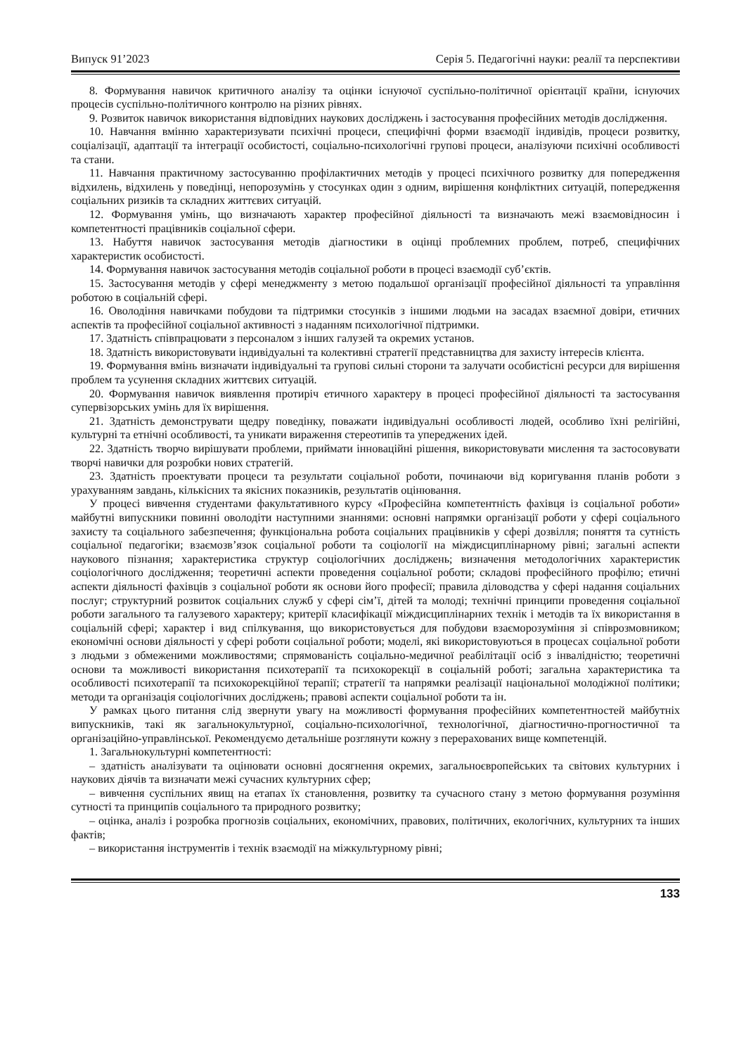Випуск 91’2023 Серія 5. Педагогічні науки: реалії та перспективи
8. Формування навичок критичного аналізу та оцінки існуючої суспільно-політичної орієнтації країни, існуючих процесів суспільно-політичного контролю на різних рівнях.
9. Розвиток навичок використання відповідних наукових досліджень і застосування професійних методів дослідження.
10. Навчання вмінню характеризувати психічні процеси, специфічні форми взаємодії індивідів, процеси розвитку, соціалізації, адаптації та інтеграції особистості, соціально-психологічні групові процеси, аналізуючи психічні особливості та стани.
11. Навчання практичному застосуванню профілактичних методів у процесі психічного розвитку для попередження відхилень, відхилень у поведінці, непорозумінь у стосунках один з одним, вирішення конфліктних ситуацій, попередження соціальних ризиків та складних життєвих ситуацій.
12. Формування умінь, що визначають характер професійної діяльності та визначають межі взаємовідносин і компетентності працівників соціальної сфери.
13. Набуття навичок застосування методів діагностики в оцінці проблемних проблем, потреб, специфічних характеристик особистості.
14. Формування навичок застосування методів соціальної роботи в процесі взаємодії суб’єктів.
15. Застосування методів у сфері менеджменту з метою подальшої організації професійної діяльності та управління роботою в соціальній сфері.
16. Оволодіння навичками побудови та підтримки стосунків з іншими людьми на засадах взаємної довіри, етичних аспектів та професійної соціальної активності з наданням психологічної підтримки.
17. Здатність співпрацювати з персоналом з інших галузей та окремих установ.
18. Здатність використовувати індивідуальні та колективні стратегії представництва для захисту інтересів клієнта.
19. Формування вмінь визначати індивідуальні та групові сильні сторони та залучати особистісні ресурси для вирішення проблем та усунення складних життєвих ситуацій.
20. Формування навичок виявлення протиріч етичного характеру в процесі професійної діяльності та застосування супервізорських умінь для їх вирішення.
21. Здатність демонструвати щедру поведінку, поважати індивідуальні особливості людей, особливо їхні релігійні, культурні та етнічні особливості, та уникати вираження стереотипів та упереджених ідей.
22. Здатність творчо вирішувати проблеми, приймати інноваційні рішення, використовувати мислення та застосовувати творчі навички для розробки нових стратегій.
23. Здатність проектувати процеси та результати соціальної роботи, починаючи від коригування планів роботи з урахуванням завдань, кількісних та якісних показників, результатів оцінювання.
У процесі вивчення студентами факультативного курсу «Професійна компетентність фахівця із соціальної роботи» майбутні випускники повинні оволодіти наступними знаннями: основні напрямки організації роботи у сфері соціального захисту та соціального забезпечення; функціональна робота соціальних працівників у сфері дозвілля; поняття та сутність соціальної педагогіки; взаємозв’язок соціальної роботи та соціології на міждисциплінарному рівні; загальні аспекти наукового пізнання; характеристика структур соціологічних досліджень; визначення методологічних характеристик соціологічного дослідження; теоретичні аспекти проведення соціальної роботи; складові професійного профілю; етичні аспекти діяльності фахівців з соціальної роботи як основи його професії; правила діловодства у сфері надання соціальних послуг; структурний розвиток соціальних служб у сфері сім’ї, дітей та молоді; технічні принципи проведення соціальної роботи загального та галузевого характеру; критерії класифікації міждисциплінарних технік і методів та їх використання в соціальній сфері; характер і вид спілкування, що використовується для побудови взаєморозуміння зі співрозмовником; економічні основи діяльності у сфері роботи соціальної роботи; моделі, які використовуються в процесах соціальної роботи з людьми з обмеженими можливостями; спрямованість соціально-медичної реабілітації осіб з інвалідністю; теоретичні основи та можливості використання психотерапії та психокорекції в соціальній роботі; загальна характеристика та особливості психотерапії та психокорекційної терапії; стратегії та напрямки реалізації національної молодіжної політики; методи та організація соціологічних досліджень; правові аспекти соціальної роботи та ін.
У рамках цього питання слід звернути увагу на можливості формування професійних компетентностей майбутніх випускників, такі як загальнокультурної, соціально-психологічної, технологічної, діагностично-прогностичної та організаційно-управлінської. Рекомендуємо детальніше розглянути кожну з перерахованих вище компетенцій.
1. Загальнокультурні компетентності:
– здатність аналізувати та оцінювати основні досягнення окремих, загальноєвропейських та світових культурних і наукових діячів та визначати межі сучасних культурних сфер;
– вивчення суспільних явищ на етапах їх становлення, розвитку та сучасного стану з метою формування розуміння сутності та принципів соціального та природного розвитку;
– оцінка, аналіз і розробка прогнозів соціальних, економічних, правових, політичних, екологічних, культурних та інших фактів;
– використання інструментів і технік взаємодії на міжкультурному рівні;
133